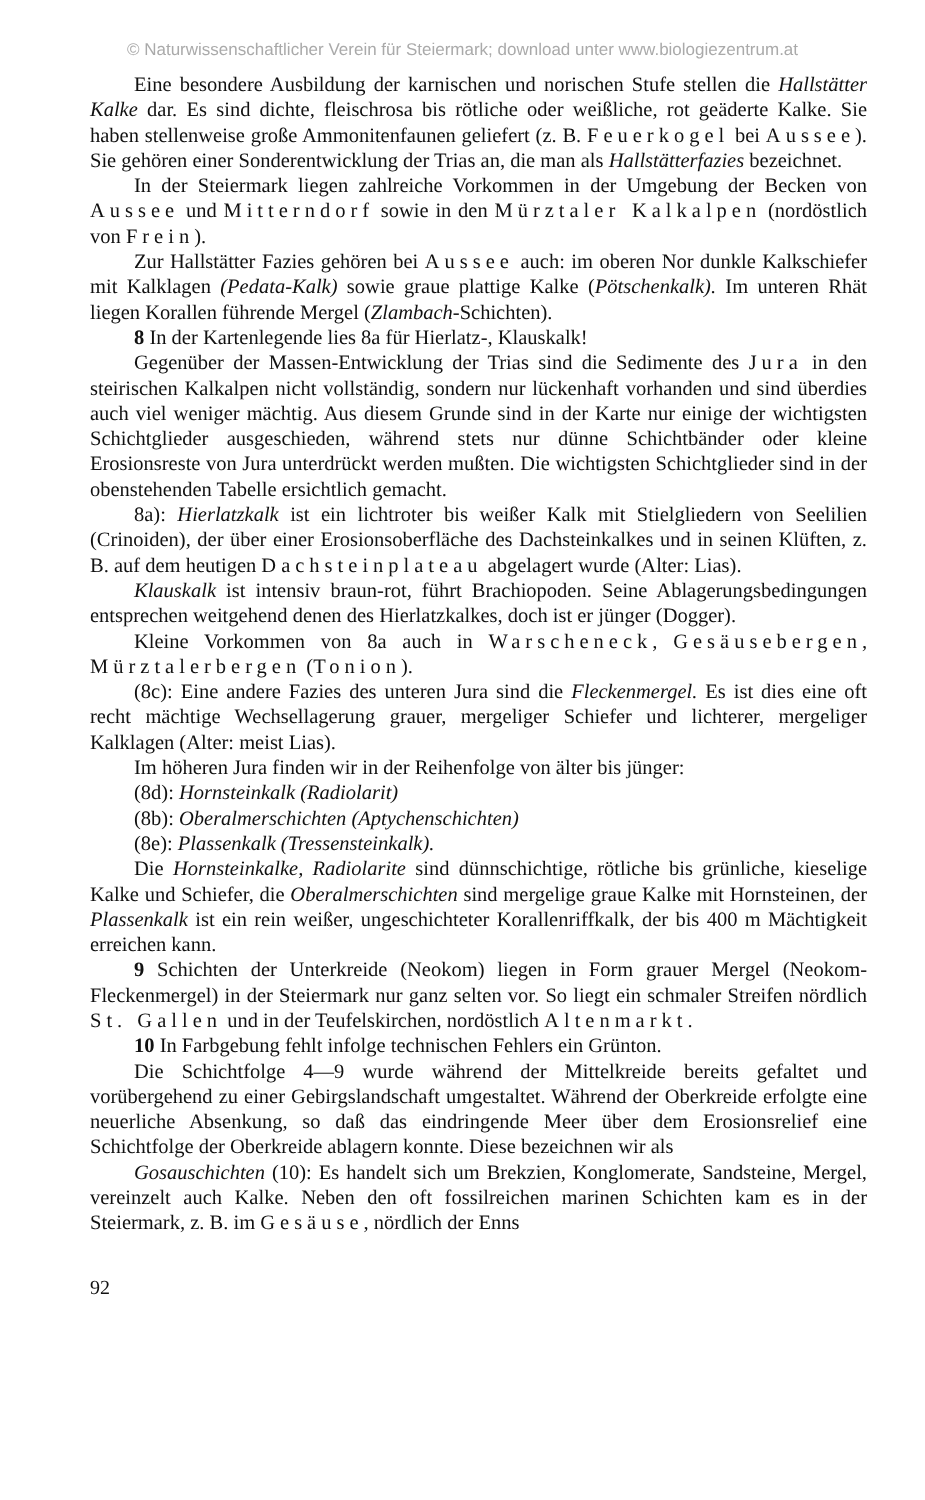© Naturwissenschaftlicher Verein für Steiermark; download unter www.biologiezentrum.at
Eine besondere Ausbildung der karnischen und norischen Stufe stellen die Hallstätter Kalke dar. Es sind dichte, fleischrosa bis rötliche oder weißliche, rot geäderte Kalke. Sie haben stellenweise große Ammonitenfaunen geliefert (z. B. Feuerkogel bei Aussee). Sie gehören einer Sonderentwicklung der Trias an, die man als Hallstätterfazies bezeichnet.
In der Steiermark liegen zahlreiche Vorkommen in der Umgebung der Becken von Aussee und Mitterndorf sowie in den Mürztaler Kalkalpen (nordöstlich von Frein).
Zur Hallstätter Fazies gehören bei Aussee auch: im oberen Nor dunkle Kalkschiefer mit Kalklagen (Pedata-Kalk) sowie graue plattige Kalke (Pötschenkalk). Im unteren Rhät liegen Korallen führende Mergel (Zlambach-Schichten).
8 In der Kartenlegende lies 8a für Hierlatz-, Klauskalk!
Gegenüber der Massen-Entwicklung der Trias sind die Sedimente des Jura in den steirischen Kalkalpen nicht vollständig, sondern nur lückenhaft vorhanden und sind überdies auch viel weniger mächtig. Aus diesem Grunde sind in der Karte nur einige der wichtigsten Schichtglieder ausgeschieden, während stets nur dünne Schichtbänder oder kleine Erosionsreste von Jura unterdrückt werden mußten. Die wichtigsten Schichtglieder sind in der obenstehenden Tabelle ersichtlich gemacht.
8a): Hierlatzkalk ist ein lichtroter bis weißer Kalk mit Stielgliedern von Seelilien (Crinoiden), der über einer Erosionsoberfläche des Dachsteinkalkes und in seinen Klüften, z. B. auf dem heutigen Dachsteinplateau abgelagert wurde (Alter: Lias).
Klauskalk ist intensiv braun-rot, führt Brachiopoden. Seine Ablagerungsbedingungen entsprechen weitgehend denen des Hierlatzkalkes, doch ist er jünger (Dogger).
Kleine Vorkommen von 8a auch in Warscheneck, Gesäusebergen, Mürztalerbergen (Tonion).
(8c): Eine andere Fazies des unteren Jura sind die Fleckenmergel. Es ist dies eine oft recht mächtige Wechsellagerung grauer, mergeliger Schiefer und lichterer, mergeliger Kalklagen (Alter: meist Lias).
Im höheren Jura finden wir in der Reihenfolge von älter bis jünger:
(8d): Hornsteinkalk (Radiolarit)
(8b): Oberalmerschichten (Aptychenschichten)
(8e): Plassenkalk (Tressensteinkalk).
Die Hornsteinkalke, Radiolarite sind dünnschichtige, rötliche bis grünliche, kieselige Kalke und Schiefer, die Oberalmerschichten sind mergelige graue Kalke mit Hornsteinen, der Plassenkalk ist ein rein weißer, ungeschichteter Korallenriffkalk, der bis 400 m Mächtigkeit erreichen kann.
9 Schichten der Unterkreide (Neokom) liegen in Form grauer Mergel (Neokom-Fleckenmergel) in der Steiermark nur ganz selten vor. So liegt ein schmaler Streifen nördlich St. Gallen und in der Teufelskirchen, nordöstlich Altenmarkt.
10 In Farbgebung fehlt infolge technischen Fehlers ein Grünton.
Die Schichtfolge 4—9 wurde während der Mittelkreide bereits gefaltet und vorübergehend zu einer Gebirgslandschaft umgestaltet. Während der Oberkreide erfolgte eine neuerliche Absenkung, so daß das eindringende Meer über dem Erosionsrelief eine Schichtfolge der Oberkreide ablagern konnte. Diese bezeichnen wir als
Gosauschichten (10): Es handelt sich um Brekzien, Konglomerate, Sandsteine, Mergel, vereinzelt auch Kalke. Neben den oft fossilreichen marinen Schichten kam es in der Steiermark, z. B. im Gesäuse, nördlich der Enns
92